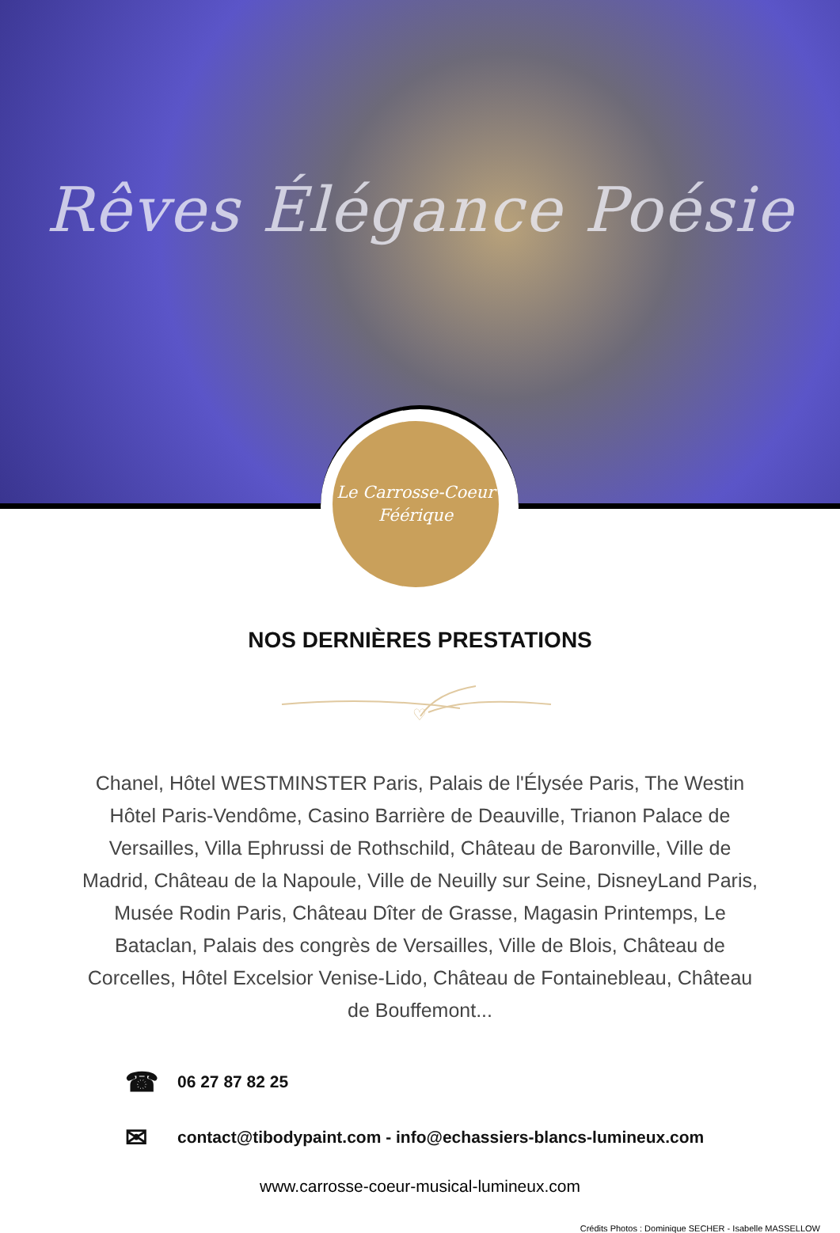Rêves Élégance Poésie
Le Carrosse-Coeur
Féérique
NOS DERNIÈRES PRESTATIONS
♡
Chanel, Hôtel WESTMINSTER Paris, Palais de l'Élysée Paris, The Westin Hôtel Paris-Vendôme, Casino Barrière de Deauville, Trianon Palace de Versailles, Villa Ephrussi de Rothschild, Château de Baronville, Ville de Madrid, Château de la Napoule, Ville de Neuilly sur Seine, DisneyLand Paris, Musée Rodin Paris, Château Dîter de Grasse, Magasin Printemps, Le Bataclan, Palais des congrès de Versailles, Ville de Blois, Château de Corcelles, Hôtel Excelsior Venise-Lido, Château de Fontainebleau, Château de Bouffemont...
☎ 06 27 87 82 25
✉ contact@tibodypaint.com - info@echassiers-blancs-lumineux.com
www.carrosse-coeur-musical-lumineux.com
Crédits Photos : Dominique SECHER - Isabelle MASSELLOW